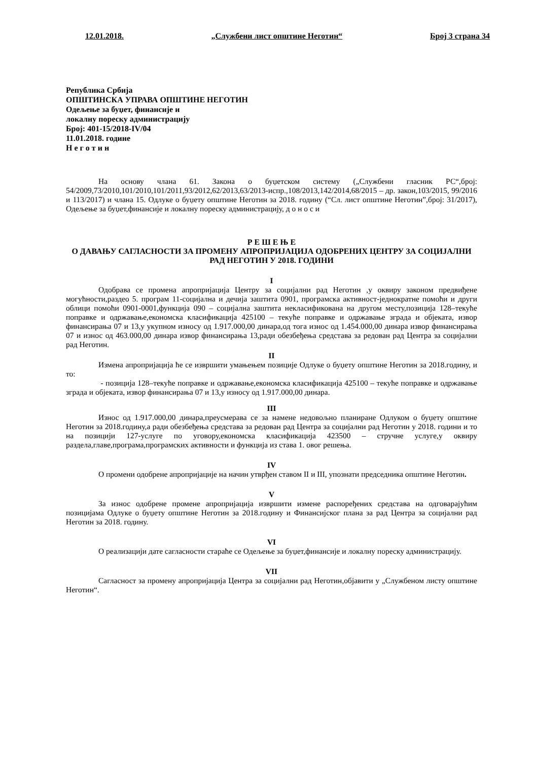12.01.2018. „Службени лист општине Неготин“ Број 3 страна 34
Република Србија
ОПШТИНСКА УПРАВА ОПШТИНЕ НЕГОТИН
Одељење за буџет, финансије и
локалну пореску администрацију
Број: 401-15/2018-IV/04
11.01.2018. године
Н е г о т и н
На основу члана 61. Закона о буџетском систему („Службени гласник РС“,број: 54/2009,73/2010,101/2010,101/2011,93/2012,62/2013,63/2013-испр.,108/2013,142/2014,68/2015 – др. закон,103/2015, 99/2016 и 113/2017) и члана 15. Одлуке о буџету општине Неготин за 2018. годину (“Сл. лист општине Неготин”,број: 31/2017), Одељење за буџет,финансије и локалну пореску администрацију, д о н о с и
Р Е Ш Е Њ Е
О ДАВАЊУ САГЛАСНОСТИ ЗА ПРОМЕНУ АПРОПРИЈАЦИЈА ОДОБРЕНИХ ЦЕНТРУ ЗА СОЦИЈАЛНИ РАД НЕГОТИН У 2018. ГОДИНИ
I
Одобрава се промена апропријација Центру за социјални рад Неготин ,у оквиру законом предвиђене могућности,раздео 5. програм 11-социјална и дечија заштита 0901, програмска активност-једнократне помоћи и други облици помоћи 0901-0001,функција 090 – социјална заштита некласификована на другом месту,позиција 128–текуће поправке и одржавање,економска класификација 425100 – текуће поправке и одржавање зграда и објеката, извор финансирања 07 и 13,у укупном износу од 1.917.000,00 динара,од тога износ од 1.454.000,00 динара извор финансирања 07 и износ од 463.000,00 динара извор финансирања 13,ради обезбеђења средстава за редован рад Центра за социјални рад Неготин.
II
Измена апропријација ће се извршити умањењем позиције Одлуке о буџету општине Неготин за 2018.годину, и то:
- позиција 128–текуће поправке и одржавање,економска класификација 425100 – текуће поправке и одржавање зграда и објеката, извор финансирања 07 и 13,у износу од 1.917.000,00 динара.
III
Износ од 1.917.000,00 динара,преусмерава се за намене недовољно планиране Одлуком о буџету општине Неготин за 2018.годину,а ради обезбеђења средстава за редован рад Центра за социјални рад Неготин у 2018. години и то на позицији 127-услуге по уговору,економска класификација 423500 – стручне услуге,у оквиру раздела,главе,програма,програмских активности и функција из става 1. овог решења.
IV
О промени одобрене апропријације на начин утврђен ставом II и III, упознати председника општине Неготин.
V
За износ одобрене промене апропријација извршити измене распоређених средстава на одговарајућим позицијама Одлуке о буџету општине Неготин за 2018.годину и Финансијског плана за рад Центра за социјални рад Неготин за 2018. годину.
VI
О реализацији дате сагласности стараће се Одељење за буџет,финансије и локалну пореску администрацију.
VII
Сагласност за промену апропријација Центра за социјални рад Неготин,објавити у „Службеном листу општине Неготин“.